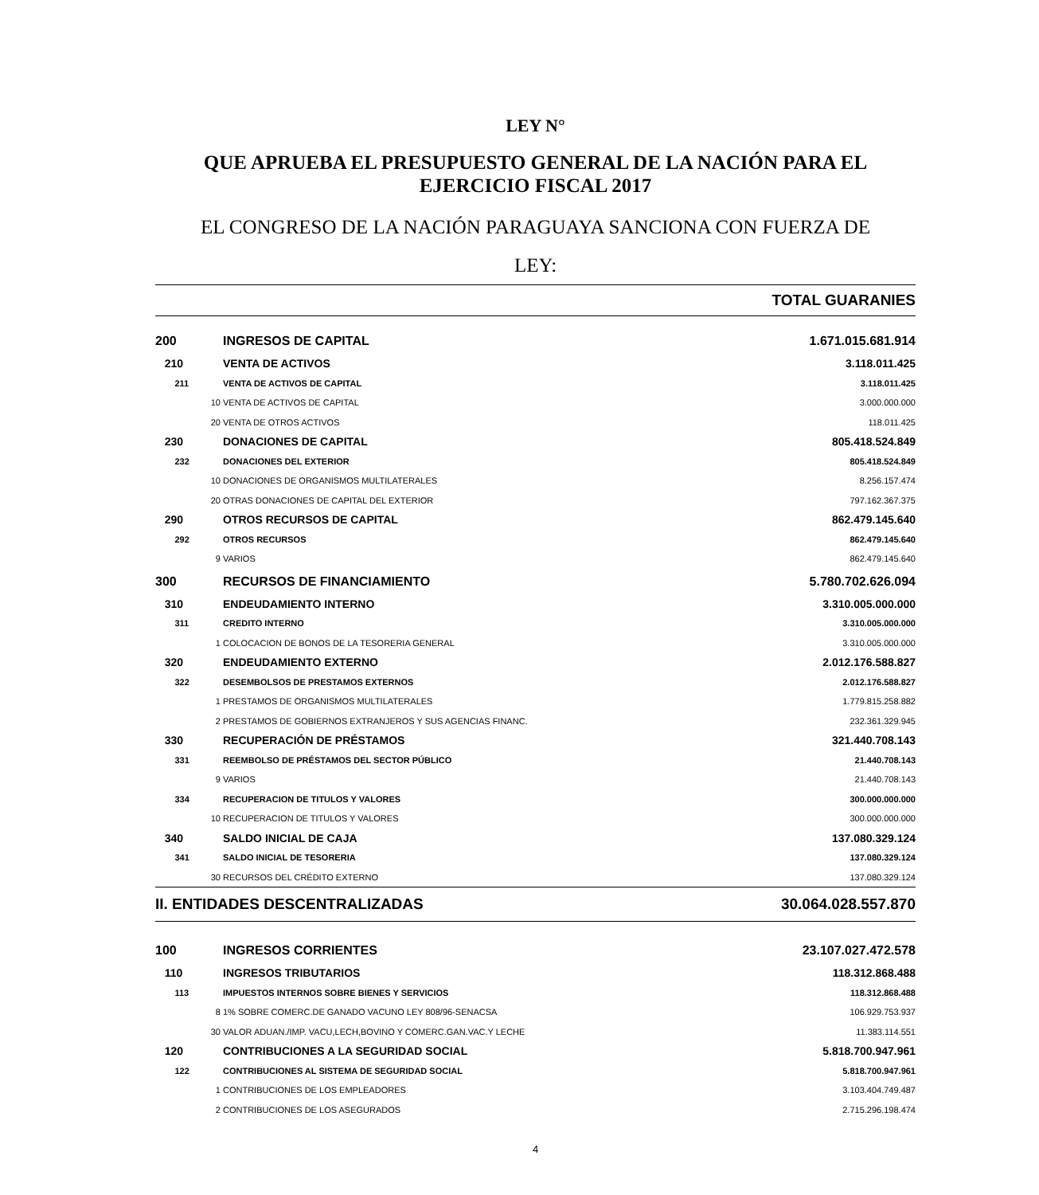LEY N°
QUE APRUEBA EL PRESUPUESTO GENERAL DE LA NACIÓN PARA EL
EJERCICIO FISCAL 2017
EL CONGRESO DE LA NACIÓN PARAGUAYA SANCIONA CON FUERZA DE
LEY:
TOTAL GUARANIES
| 200 | INGRESOS DE CAPITAL | 1.671.015.681.914 |
| 210 | VENTA DE ACTIVOS | 3.118.011.425 |
| 211 | VENTA DE ACTIVOS DE CAPITAL | 3.118.011.425 |
| 10 | VENTA DE ACTIVOS DE CAPITAL | 3.000.000.000 |
| 20 | VENTA DE OTROS ACTIVOS | 118.011.425 |
| 230 | DONACIONES DE CAPITAL | 805.418.524.849 |
| 232 | DONACIONES DEL EXTERIOR | 805.418.524.849 |
| 10 | DONACIONES DE ORGANISMOS MULTILATERALES | 8.256.157.474 |
| 20 | OTRAS DONACIONES DE CAPITAL DEL EXTERIOR | 797.162.367.375 |
| 290 | OTROS RECURSOS DE CAPITAL | 862.479.145.640 |
| 292 | OTROS RECURSOS | 862.479.145.640 |
| 9 | VARIOS | 862.479.145.640 |
| 300 | RECURSOS DE FINANCIAMIENTO | 5.780.702.626.094 |
| 310 | ENDEUDAMIENTO INTERNO | 3.310.005.000.000 |
| 311 | CREDITO INTERNO | 3.310.005.000.000 |
| 1 | COLOCACION DE BONOS DE LA TESORERIA GENERAL | 3.310.005.000.000 |
| 320 | ENDEUDAMIENTO EXTERNO | 2.012.176.588.827 |
| 322 | DESEMBOLSOS DE PRESTAMOS EXTERNOS | 2.012.176.588.827 |
| 1 | PRESTAMOS DE ORGANISMOS MULTILATERALES | 1.779.815.258.882 |
| 2 | PRESTAMOS DE GOBIERNOS EXTRANJEROS Y SUS AGENCIAS FINANC. | 232.361.329.945 |
| 330 | RECUPERACIÓN DE PRÉSTAMOS | 321.440.708.143 |
| 331 | REEMBOLSO DE PRÉSTAMOS DEL SECTOR PÚBLICO | 21.440.708.143 |
| 9 | VARIOS | 21.440.708.143 |
| 334 | RECUPERACION DE TITULOS Y VALORES | 300.000.000.000 |
| 10 | RECUPERACION DE TITULOS Y VALORES | 300.000.000.000 |
| 340 | SALDO INICIAL DE CAJA | 137.080.329.124 |
| 341 | SALDO INICIAL DE TESORERIA | 137.080.329.124 |
| 30 | RECURSOS DEL CRÉDITO EXTERNO | 137.080.329.124 |
| II. ENTIDADES DESCENTRALIZADAS | | 30.064.028.557.870 |
| 100 | INGRESOS CORRIENTES | 23.107.027.472.578 |
| 110 | INGRESOS TRIBUTARIOS | 118.312.868.488 |
| 113 | IMPUESTOS INTERNOS SOBRE BIENES Y SERVICIOS | 118.312.868.488 |
| 8 | 1% SOBRE COMERC.DE GANADO VACUNO LEY 808/96-SENACSA | 106.929.753.937 |
| 30 | VALOR ADUAN./IMP. VACU,LECH,BOVINO Y COMERC.GAN.VAC.Y LECHE | 11.383.114.551 |
| 120 | CONTRIBUCIONES A LA SEGURIDAD SOCIAL | 5.818.700.947.961 |
| 122 | CONTRIBUCIONES AL SISTEMA DE SEGURIDAD SOCIAL | 5.818.700.947.961 |
| 1 | CONTRIBUCIONES DE LOS EMPLEADORES | 3.103.404.749.487 |
| 2 | CONTRIBUCIONES DE LOS ASEGURADOS | 2.715.296.198.474 |
4